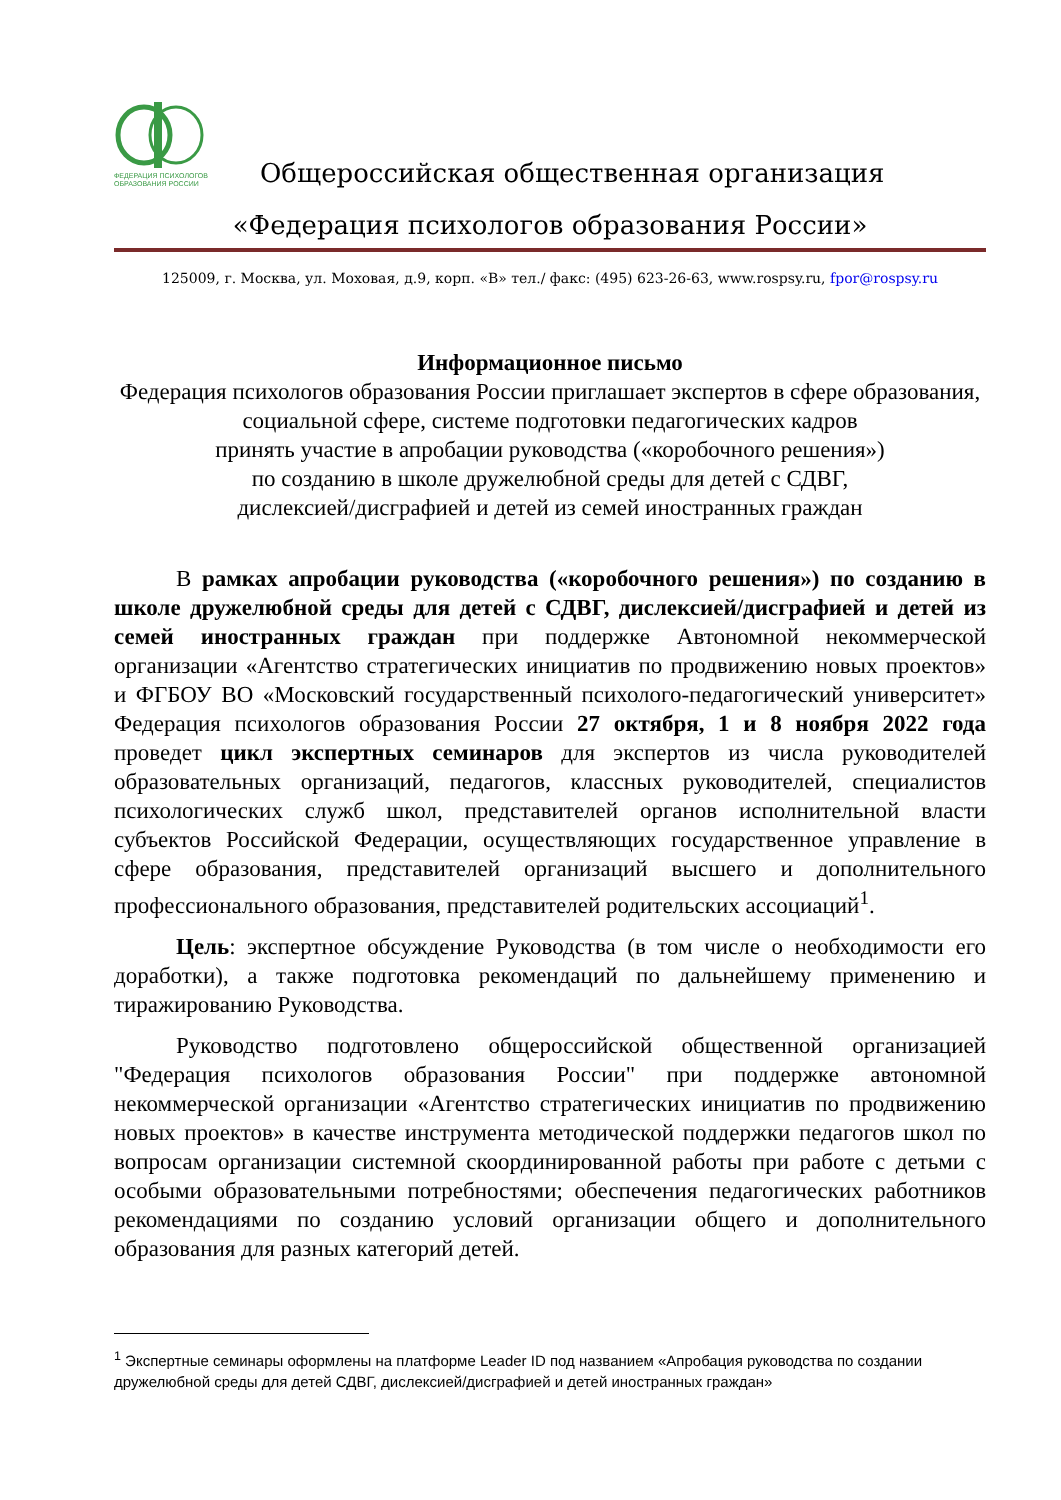ФЕДЕРАЦИЯ ПСИХОЛОГОВ
ОБРАЗОВАНИЯ РОССИИ
Общероссийская общественная организация
«Федерация психологов образования России»
125009, г. Москва, ул. Моховая, д.9, корп. «В» тел./ факс: (495) 623-26-63, www.rospsy.ru, fpor@rospsy.ru
Информационное письмо
Федерация психологов образования России приглашает экспертов в сфере образования, социальной сфере, системе подготовки педагогических кадров
принять участие в апробации руководства («коробочного решения»)
по созданию в школе дружелюбной среды для детей с СДВГ,
дислексией/дисграфией и детей из семей иностранных граждан
В рамках апробации руководства («коробочного решения») по созданию в школе дружелюбной среды для детей с СДВГ, дислексией/дисграфией и детей из семей иностранных граждан при поддержке Автономной некоммерческой организации «Агентство стратегических инициатив по продвижению новых проектов» и ФГБОУ ВО «Московский государственный психолого-педагогический университет» Федерация психологов образования России 27 октября, 1 и 8 ноября 2022 года проведет цикл экспертных семинаров для экспертов из числа руководителей образовательных организаций, педагогов, классных руководителей, специалистов психологических служб школ, представителей органов исполнительной власти субъектов Российской Федерации, осуществляющих государственное управление в сфере образования, представителей организаций высшего и дополнительного профессионального образования, представителей родительских ассоциаций<sup>1</sup>.
Цель: экспертное обсуждение Руководства (в том числе о необходимости его доработки), а также подготовка рекомендаций по дальнейшему применению и тиражированию Руководства.
Руководство подготовлено общероссийской общественной организацией "Федерация психологов образования России" при поддержке автономной некоммерческой организации «Агентство стратегических инициатив по продвижению новых проектов» в качестве инструмента методической поддержки педагогов школ по вопросам организации системной скоординированной работы при работе с детьми с особыми образовательными потребностями; обеспечения педагогических работников рекомендациями по созданию условий организации общего и дополнительного образования для разных категорий детей.
<sup>1</sup> Экспертные семинары оформлены на платформе Leader ID под названием «Апробация руководства по создании дружелюбной среды для детей СДВГ, дислексией/дисграфией и детей иностранных граждан»